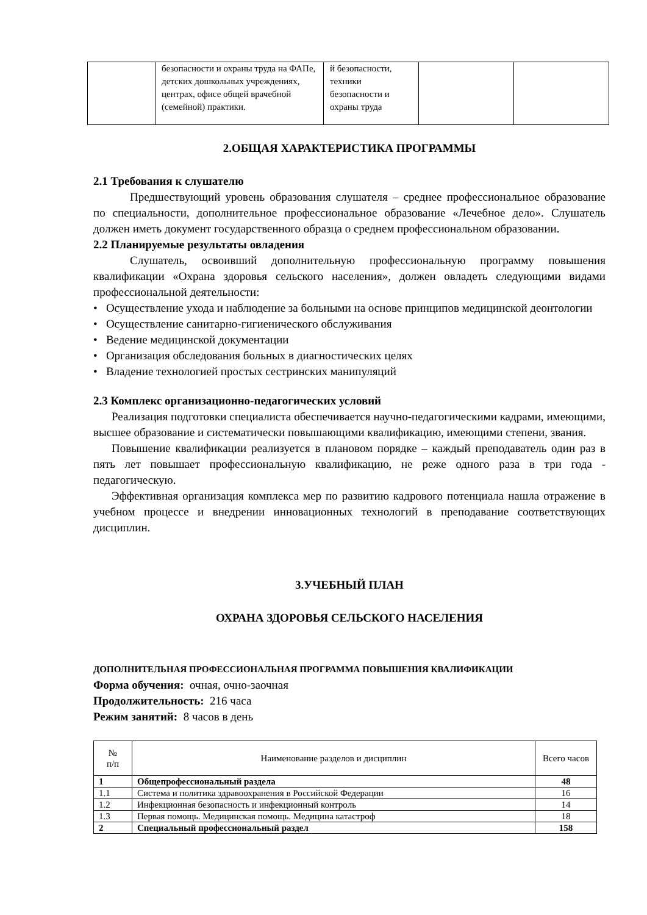| | безопасности и охраны труда на ФАПе, детских дошкольных учреждениях, центрах, офисе общей врачебной (семейной) практики. | й безопасности, техники безопасности и охраны труда | | |
2.ОБЩАЯ ХАРАКТЕРИСТИКА ПРОГРАММЫ
2.1 Требования к слушателю
Предшествующий уровень образования слушателя – среднее профессиональное образование по специальности, дополнительное профессиональное образование «Лечебное дело». Слушатель должен иметь документ государственного образца о среднем профессиональном образовании.
2.2 Планируемые результаты овладения
Слушатель, освоивший дополнительную профессиональную программу повышения квалификации «Охрана здоровья сельского населения», должен овладеть следующими видами профессиональной деятельности:
• Осуществление ухода и наблюдение за больными на основе принципов медицинской деонтологии
• Осуществление санитарно-гигиенического обслуживания
• Ведение медицинской документации
• Организация обследования больных в диагностических целях
• Владение технологией простых сестринских манипуляций
2.3 Комплекс организационно-педагогических условий
Реализация подготовки специалиста обеспечивается научно-педагогическими кадрами, имеющими, высшее образование и систематически повышающими квалификацию, имеющими степени, звания.
Повышение квалификации реализуется в плановом порядке – каждый преподаватель один раз в пять лет повышает профессиональную квалификацию, не реже одного раза в три года - педагогическую.
Эффективная организация комплекса мер по развитию кадрового потенциала нашла отражение в учебном процессе и внедрении инновационных технологий в преподавание соответствующих дисциплин.
3.УЧЕБНЫЙ ПЛАН
ОХРАНА ЗДОРОВЬЯ СЕЛЬСКОГО НАСЕЛЕНИЯ
ДОПОЛНИТЕЛЬНАЯ ПРОФЕССИОНАЛЬНАЯ ПРОГРАММА ПОВЫШЕНИЯ КВАЛИФИКАЦИИ
Форма обучения: очная, очно-заочная
Продолжительность: 216 часа
Режим занятий: 8 часов в день
| № п/п | Наименование разделов и дисциплин | Всего часов |
| --- | --- | --- |
| 1 | Общепрофессиональный раздела | 48 |
| 1.1 | Система и политика здравоохранения в Российской Федерации | 16 |
| 1.2 | Инфекционная безопасность и инфекционный контроль | 14 |
| 1.3 | Первая помощь. Медицинская помощь. Медицина катастроф | 18 |
| 2 | Специальный профессиональный раздел | 158 |